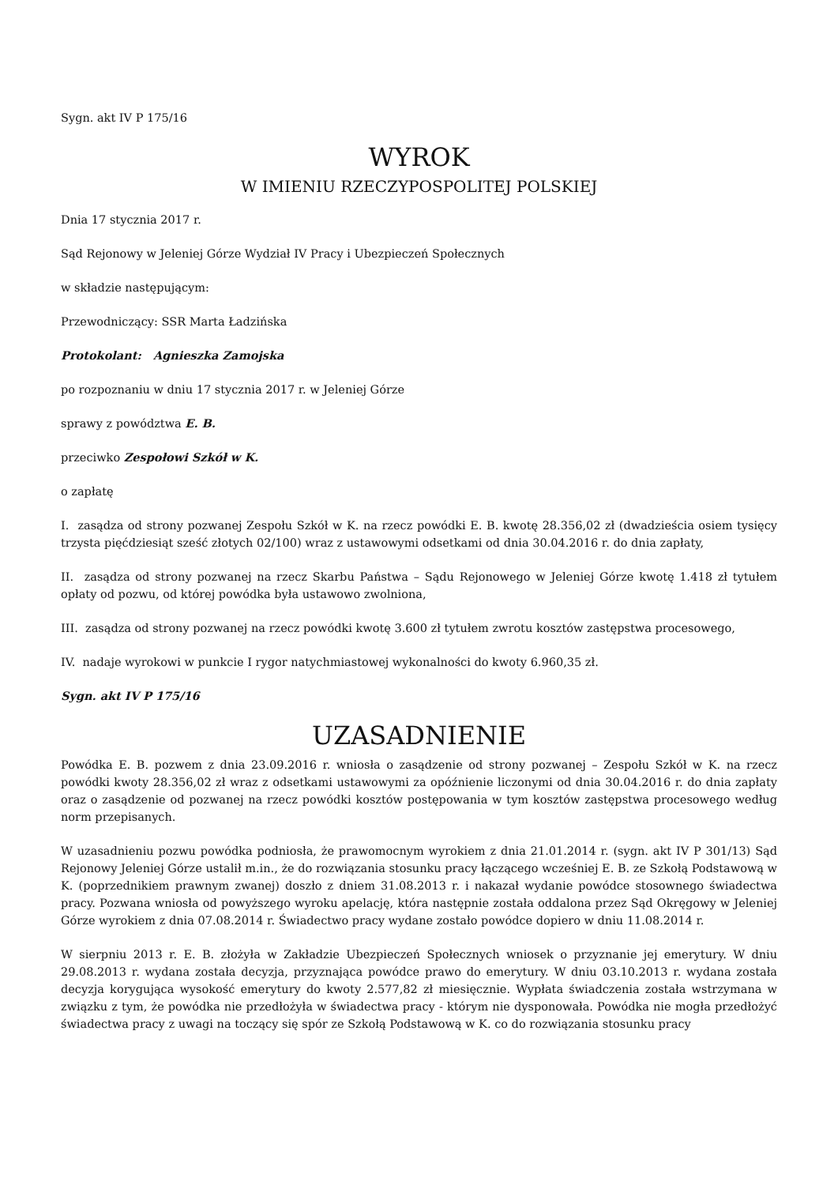Sygn. akt IV P 175/16
WYROK
W IMIENIU RZECZYPOSPOLITEJ POLSKIEJ
Dnia 17 stycznia 2017 r.
Sąd Rejonowy w Jeleniej Górze Wydział IV Pracy i Ubezpieczeń Społecznych
w składzie następującym:
Przewodniczący: SSR Marta Ładzińska
Protokolant: Agnieszka Zamojska
po rozpoznaniu w dniu 17 stycznia 2017 r. w Jeleniej Górze
sprawy z powództwa E. B.
przeciwko Zespołowi Szkół w K.
o zapłatę
I. zasądza od strony pozwanej Zespołu Szkół w K. na rzecz powódki E. B. kwotę 28.356,02 zł (dwadzieścia osiem tysięcy trzysta pięćdziesiąt sześć złotych 02/100) wraz z ustawowymi odsetkami od dnia 30.04.2016 r. do dnia zapłaty,
II. zasądza od strony pozwanej na rzecz Skarbu Państwa – Sądu Rejonowego w Jeleniej Górze kwotę 1.418 zł tytułem opłaty od pozwu, od której powódka była ustawowo zwolniona,
III. zasądza od strony pozwanej na rzecz powódki kwotę 3.600 zł tytułem zwrotu kosztów zastępstwa procesowego,
IV. nadaje wyrokowi w punkcie I rygor natychmiastowej wykonalności do kwoty 6.960,35 zł.
Sygn. akt IV P 175/16
UZASADNIENIE
Powódka E. B. pozwem z dnia 23.09.2016 r. wniosła o zasądzenie od strony pozwanej – Zespołu Szkół w K. na rzecz powódki kwoty 28.356,02 zł wraz z odsetkami ustawowymi za opóźnienie liczonymi od dnia 30.04.2016 r. do dnia zapłaty oraz o zasądzenie od pozwanej na rzecz powódki kosztów postępowania w tym kosztów zastępstwa procesowego według norm przepisanych.
W uzasadnieniu pozwu powódka podniosła, że prawomocnym wyrokiem z dnia 21.01.2014 r. (sygn. akt IV P 301/13) Sąd Rejonowy Jeleniej Górze ustalił m.in., że do rozwiązania stosunku pracy łączącego wcześniej E. B. ze Szkołą Podstawową w K. (poprzednikiem prawnym zwanej) doszło z dniem 31.08.2013 r. i nakazał wydanie powódce stosownego świadectwa pracy. Pozwana wniosła od powyższego wyroku apelację, która następnie została oddalona przez Sąd Okręgowy w Jeleniej Górze wyrokiem z dnia 07.08.2014 r. Świadectwo pracy wydane zostało powódce dopiero w dniu 11.08.2014 r.
W sierpniu 2013 r. E. B. złożyła w Zakładzie Ubezpieczeń Społecznych wniosek o przyznanie jej emerytury. W dniu 29.08.2013 r. wydana została decyzja, przyznająca powódce prawo do emerytury. W dniu 03.10.2013 r. wydana została decyzja korygująca wysokość emerytury do kwoty 2.577,82 zł miesięcznie. Wypłata świadczenia została wstrzymana w związku z tym, że powódka nie przedłożyła w świadectwa pracy - którym nie dysponowała. Powódka nie mogła przedłożyć świadectwa pracy z uwagi na toczący się spór ze Szkołą Podstawową w K. co do rozwiązania stosunku pracy